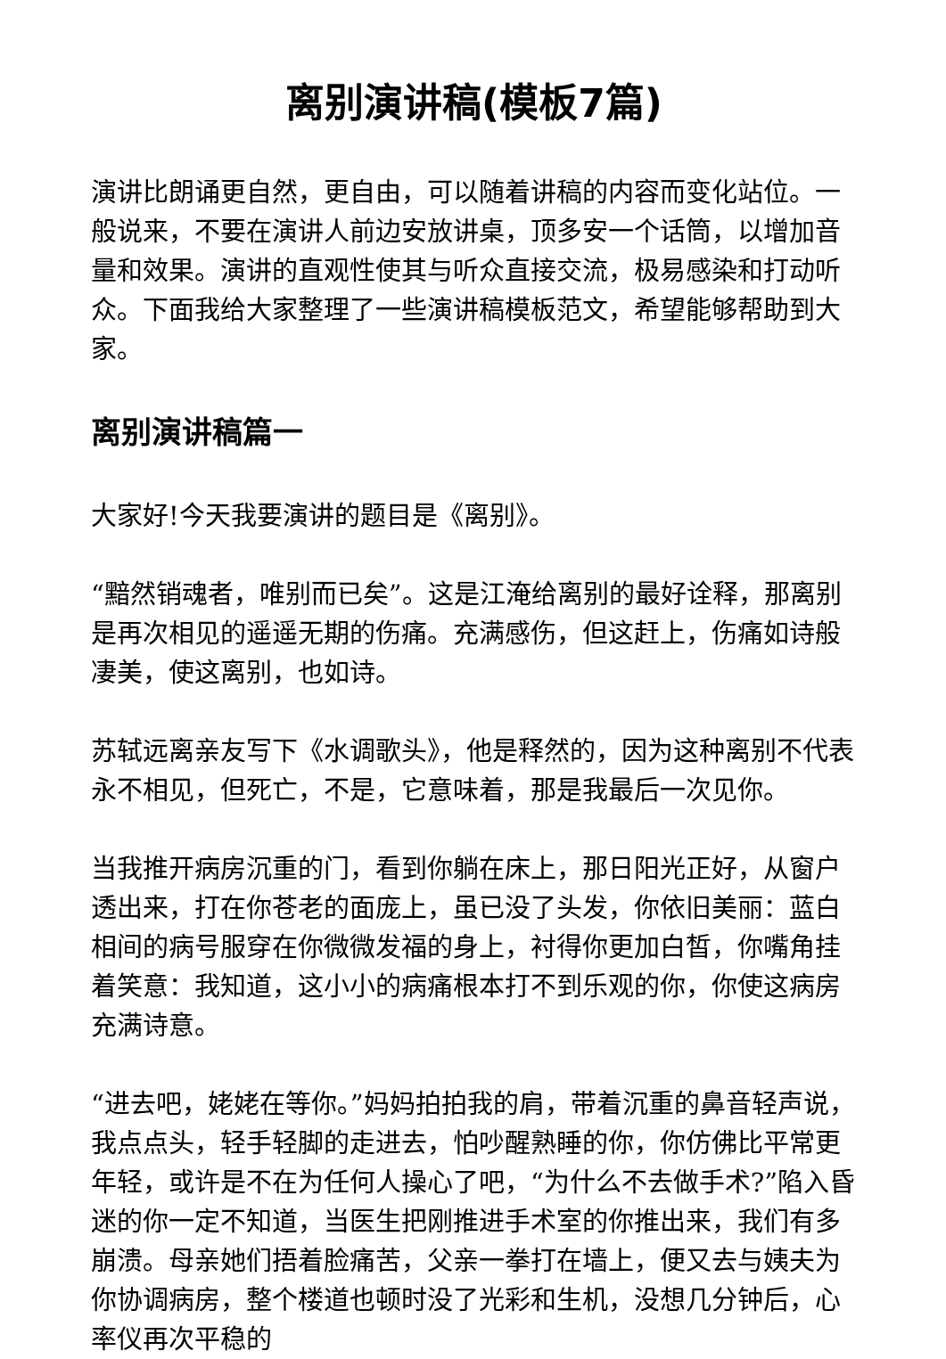离别演讲稿(模板7篇)
演讲比朗诵更自然，更自由，可以随着讲稿的内容而变化站位。一般说来，不要在演讲人前边安放讲桌，顶多安一个话筒，以增加音量和效果。演讲的直观性使其与听众直接交流，极易感染和打动听众。下面我给大家整理了一些演讲稿模板范文，希望能够帮助到大家。
离别演讲稿篇一
大家好!今天我要演讲的题目是《离别》。
“黯然销魂者，唯别而已矣”。这是江淹给离别的最好诠释，那离别是再次相见的遥遥无期的伤痛。充满感伤，但这赶上，伤痛如诗般凄美，使这离别，也如诗。
苏轼远离亲友写下《水调歌头》，他是释然的，因为这种离别不代表永不相见，但死亡，不是，它意味着，那是我最后一次见你。
当我推开病房沉重的门，看到你躺在床上，那日阳光正好，从窗户透出来，打在你苍老的面庞上，虽已没了头发，你依旧美丽：蓝白相间的病号服穿在你微微发福的身上，衬得你更加白皙，你嘴角挂着笑意：我知道，这小小的病痛根本打不到乐观的你，你使这病房充满诗意。
“进去吧，姥姥在等你。”妈妈拍拍我的肩，带着沉重的鼻音轻声说，我点点头，轻手轻脚的走进去，怕吵醒熟睡的你，你仿佛比平常更年轻，或许是不在为任何人操心了吧，“为什么不去做手术?”陷入昏迷的你一定不知道，当医生把刚推进手术室的你推出来，我们有多崩溃。母亲她们捂着脸痛苦，父亲一拳打在墙上，便又去与姨夫为你协调病房，整个楼道也顿时没了光彩和生机，没想几分钟后，心率仪再次平稳的